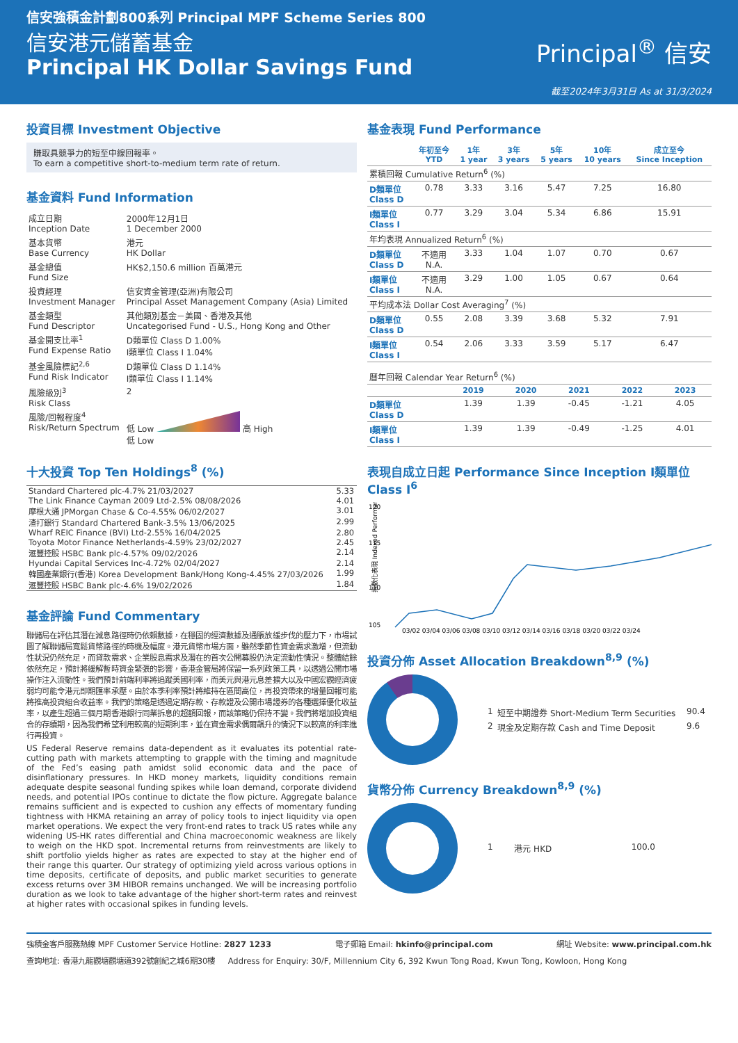信安強積金計劃800系列 Principal MPF Scheme Series 800
信安港元儲蓄基金
Principal HK Dollar Savings Fund
Principal<sup>®</sup> 信安
截至2024年3月31日 As at 31/3/2024
投資目標 Investment Objective
賺取具競爭力的短至中線回報率。
To earn a competitive short-to-medium term rate of return.
基金資料 Fund Information
| 成立日期 Inception Date | 2000年12月1日 1 December 2000 |
| 基本貨幣 Base Currency | 港元 HK Dollar |
| 基金總值 Fund Size | HK$2,150.6 million 百萬港元 |
| 投資經理 Investment Manager | 信安資金管理(亞洲)有限公司 Principal Asset Management Company (Asia) Limited |
| 基金類型 Fund Descriptor | 其他類別基金－美國、香港及其他 Uncategorised Fund - U.S., Hong Kong and Other |
| 基金開支比率<sup>1</sup> Fund Expense Ratio | D類單位 Class D 1.00% I類單位 Class I 1.04% |
| 基金風險標記<sup>2,6</sup> Fund Risk Indicator | D類單位 Class D 1.14% I類單位 Class I 1.14% |
| 風險級別<sup>3</sup> Risk Class | 2 |
| 風險/回報程度<sup>4</sup> Risk/Return Spectrum | 低 Low 高 High 低 Low |
十大投資 Top Ten Holdings<sup>8</sup> (%)
| Standard Chartered plc-4.7% 21/03/2027 | 5.33 |
| The Link Finance Cayman 2009 Ltd-2.5% 08/08/2026 | 4.01 |
| 摩根大通 JPMorgan Chase & Co-4.55% 06/02/2027 | 3.01 |
| 渣打銀行 Standard Chartered Bank-3.5% 13/06/2025 | 2.99 |
| Wharf REIC Finance (BVI) Ltd-2.55% 16/04/2025 | 2.80 |
| Toyota Motor Finance Netherlands-4.59% 23/02/2027 | 2.45 |
| 滙豐控股 HSBC Bank plc-4.57% 09/02/2026 | 2.14 |
| Hyundai Capital Services Inc-4.72% 02/04/2027 | 2.14 |
| 韓國產業銀行(香港) Korea Development Bank/Hong Kong-4.45% 27/03/2026 | 1.99 |
| 滙豐控股 HSBC Bank plc-4.6% 19/02/2026 | 1.84 |
基金評論 Fund Commentary
聯儲局在評估其潛在減息路徑時仍依賴數據，在穩固的經濟數據及通脹放緩步伐的壓力下，市場試圖了解聯儲局寬鬆貨幣路徑的時機及幅度。港元貨幣市場方面，雖然季節性資金需求激增，但流動性狀況仍然充足，而貸款需求、企業股息需求及潛在的首次公開募股仍決定流動性情況。整體結餘依然充足，預計將緩解暫時資金緊張的影響，香港金管局將保留一系列政策工具，以透過公開市場操作注入流動性。我們預計前端利率將追蹤美國利率，而美元與港元息差擴大以及中國宏觀經濟疲弱均可能令港元即期匯率承壓。由於本季利率預計將維持在區間高位，再投資帶來的增量回報可能將推高投資組合收益率。我們的策略是透過定期存款、存款證及公開市場證券的各種選擇優化收益率，以產生超過三個月期香港銀行同業拆息的超額回報，而該策略仍保持不變。我們將增加投資組合的存續期，因為我們希望利用較高的短期利率，並在資金需求偶爾飆升的情況下以較高的利率進行再投資。
US Federal Reserve remains data-dependent as it evaluates its potential rate-cutting path with markets attempting to grapple with the timing and magnitude of the Fed’s easing path amidst solid economic data and the pace of disinflationary pressures. In HKD money markets, liquidity conditions remain adequate despite seasonal funding spikes while loan demand, corporate dividend needs, and potential IPOs continue to dictate the flow picture. Aggregate balance remains sufficient and is expected to cushion any effects of momentary funding tightness with HKMA retaining an array of policy tools to inject liquidity via open market operations. We expect the very front-end rates to track US rates while any widening US-HK rates differential and China macroeconomic weakness are likely to weigh on the HKD spot. Incremental returns from reinvestments are likely to shift portfolio yields higher as rates are expected to stay at the higher end of their range this quarter. Our strategy of optimizing yield across various options in time deposits, certificate of deposits, and public market securities to generate excess returns over 3M HIBOR remains unchanged. We will be increasing portfolio duration as we look to take advantage of the higher short-term rates and reinvest at higher rates with occasional spikes in funding levels.
基金表現 Fund Performance
| | 年初至今 YTD | 1年 1 year | 3年 3 years | 5年 5 years | 10年 10 years | 成立至今 Since Inception |
| --- | --- | --- | --- | --- | --- | --- |
| 累積回報 Cumulative Return<sup>6</sup> (%) | | | | | | |
| D類單位 Class D | 0.78 | 3.33 | 3.16 | 5.47 | 7.25 | 16.80 |
| I類單位 Class I | 0.77 | 3.29 | 3.04 | 5.34 | 6.86 | 15.91 |
| 年均表現 Annualized Return<sup>6</sup> (%) | | | | | | |
| D類單位 Class D | 不適用 N.A. | 3.33 | 1.04 | 1.07 | 0.70 | 0.67 |
| I類單位 Class I | 不適用 N.A. | 3.29 | 1.00 | 1.05 | 0.67 | 0.64 |
| 平均成本法 Dollar Cost Averaging<sup>7</sup> (%) | | | | | | |
| D類單位 Class D | 0.55 | 2.08 | 3.39 | 3.68 | 5.32 | 7.91 |
| I類單位 Class I | 0.54 | 2.06 | 3.33 | 3.59 | 5.17 | 6.47 |
| 曆年回報 Calendar Year Return<sup>6</sup> (%) | | | | | |
| | 2019 | 2020 | 2021 | 2022 | 2023 |
| D類單位 Class D | 1.39 | 1.39 | -0.45 | -1.21 | 4.05 |
| I類單位 Class I | 1.39 | 1.39 | -0.49 | -1.25 | 4.01 |
表現自成立日起 Performance Since Inception I類單位 Class I<sup>6</sup>
120
115
110
105
指數化表現 Indexed Performance
03/02 03/04 03/06 03/08 03/10 03/12 03/14 03/16 03/18 03/20 03/22 03/24
投資分佈 Asset Allocation Breakdown<sup>8,9</sup> (%)
| 1 | 短至中期證券 Short-Medium Term Securities | 90.4 |
| 2 | 現金及定期存款 Cash and Time Deposit | 9.6 |
貨幣分佈 Currency Breakdown<sup>8,9</sup> (%)
| 1 | 港元 HKD | 100.0 |
強積金客戶服務熱線 MPF Customer Service Hotline: 2827 1233 電子郵箱 Email: hkinfo@principal.com 網址 Website: www.principal.com.hk
查詢地址: 香港九龍觀塘觀塘道392號創紀之城6期30樓 Address for Enquiry: 30/F, Millennium City 6, 392 Kwun Tong Road, Kwun Tong, Kowloon, Hong Kong